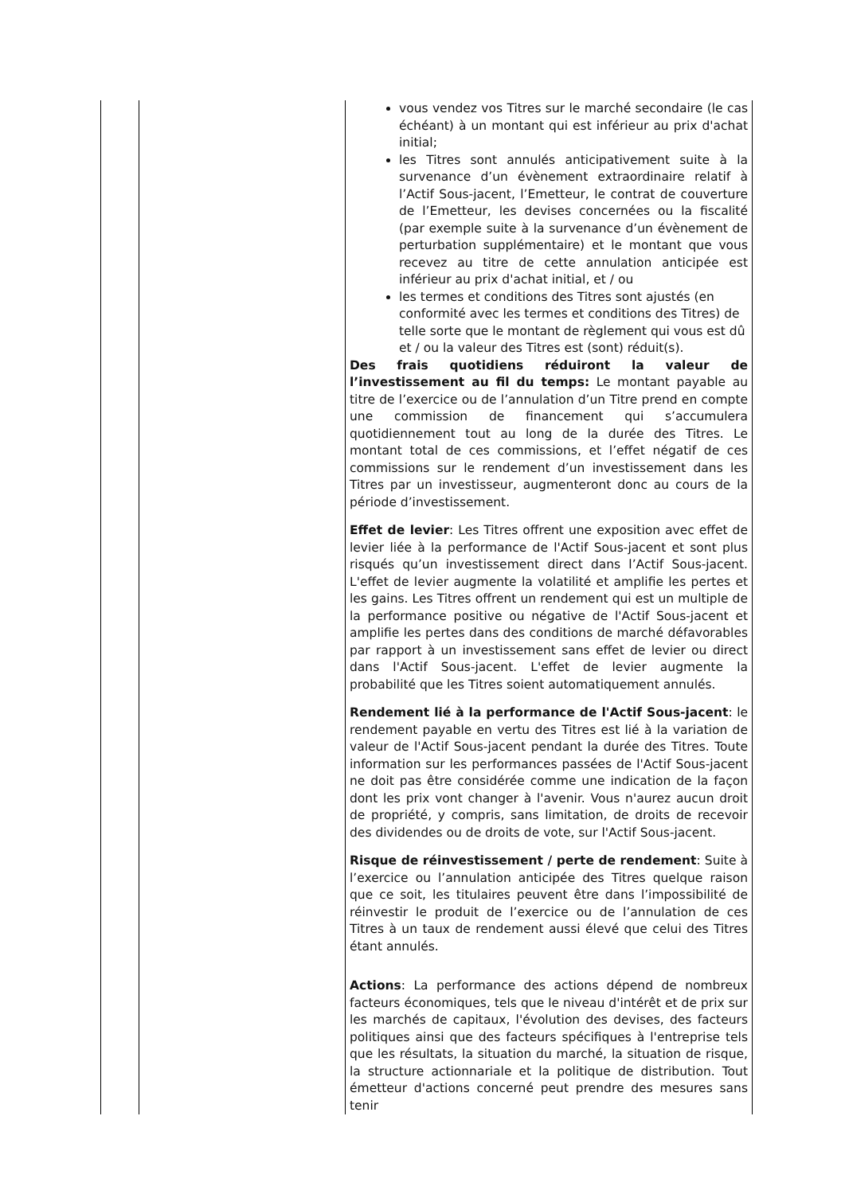| | | vous vendez vos Titres sur le marché secondaire (le cas échéant) à un montant qui est inférieur au prix d'achat initial; les Titres sont annulés anticipativement suite à la survenance d’un évènement extraordinaire relatif à l’Actif Sous-jacent, l’Emetteur, le contrat de couverture de l’Emetteur, les devises concernées ou la fiscalité (par exemple suite à la survenance d’un évènement de perturbation supplémentaire) et le montant que vous recevez au titre de cette annulation anticipée est inférieur au prix d'achat initial, et / ou les termes et conditions des Titres sont ajustés (en conformité avec les termes et conditions des Titres) de telle sorte que le montant de règlement qui vous est dû et / ou la valeur des Titres est (sont) réduit(s). Des frais quotidiens réduiront la valeur de l’investissement au fil du temps: Le montant payable au titre de l’exercice ou de l’annulation d’un Titre prend en compte une commission de financement qui s’accumulera quotidiennement tout au long de la durée des Titres. Le montant total de ces commissions, et l’effet négatif de ces commissions sur le rendement d’un investissement dans les Titres par un investisseur, augmenteront donc au cours de la période d’investissement. Effet de levier : Les Titres offrent une exposition avec effet de levier liée à la performance de l'Actif Sous-jacent et sont plus risqués qu’un investissement direct dans l’Actif Sous-jacent. L'effet de levier augmente la volatilité et amplifie les pertes et les gains. Les Titres offrent un rendement qui est un multiple de la performance positive ou négative de l'Actif Sous-jacent et amplifie les pertes dans des conditions de marché défavorables par rapport à un investissement sans effet de levier ou direct dans l'Actif Sous-jacent. L'effet de levier augmente la probabilité que les Titres soient automatiquement annulés. Rendement lié à la performance de l'Actif Sous-jacent : le rendement payable en vertu des Titres est lié à la variation de valeur de l'Actif Sous-jacent pendant la durée des Titres. Toute information sur les performances passées de l'Actif Sous-jacent ne doit pas être considérée comme une indication de la façon dont les prix vont changer à l'avenir. Vous n'aurez aucun droit de propriété, y compris, sans limitation, de droits de recevoir des dividendes ou de droits de vote, sur l'Actif Sous-jacent. Risque de réinvestissement / perte de rendement : Suite à l’exercice ou l’annulation anticipée des Titres quelque raison que ce soit, les titulaires peuvent être dans l’impossibilité de réinvestir le produit de l’exercice ou de l’annulation de ces Titres à un taux de rendement aussi élevé que celui des Titres étant annulés. Actions : La performance des actions dépend de nombreux facteurs économiques, tels que le niveau d'intérêt et de prix sur les marchés de capitaux, l'évolution des devises, des facteurs politiques ainsi que des facteurs spécifiques à l'entreprise tels que les résultats, la situation du marché, la situation de risque, la structure actionnariale et la politique de distribution. Tout émetteur d'actions concerné peut prendre des mesures sans tenir |